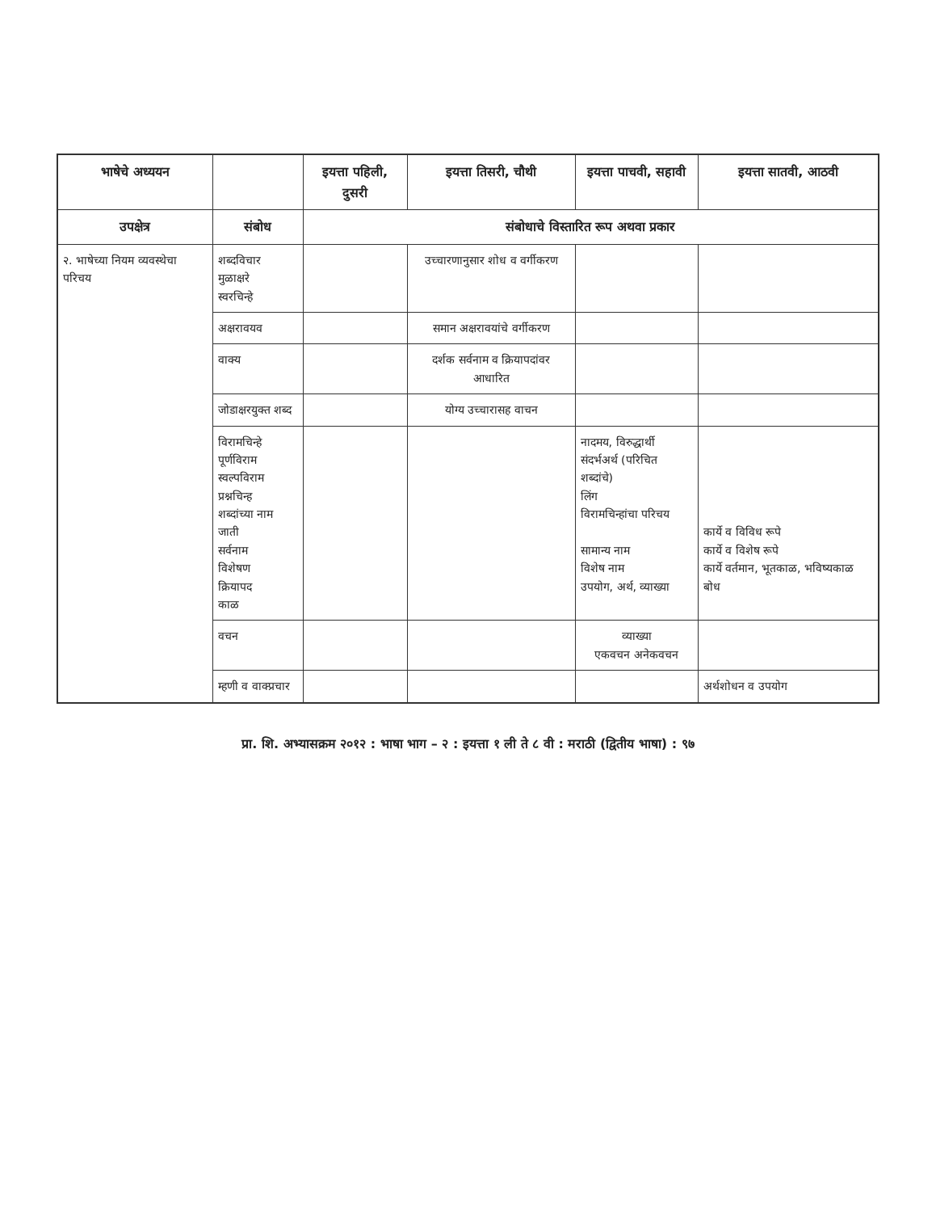| भाषेचे अध्ययन | | इयत्ता पहिली, दुसरी | इयत्ता तिसरी, चौथी | इयत्ता पाचवी, सहावी | इयत्ता सातवी, आठवी |
| --- | --- | --- | --- | --- | --- |
| उपक्षेत्र | संबोध | संबोधाचे विस्तारित रूप अथवा प्रकार | | | |
| २. भाषेच्या नियम व्यवस्थेचा परिचय | शब्दविचार मुळाक्षरे स्वरचिन्हे | | उच्चारणानुसार शोध व वर्गीकरण | | |
| | अक्षरावयव | | समान अक्षरावयांचे वर्गीकरण | | |
| | वाक्य | | दर्शक सर्वनाम व क्रियापदांवर आधारित | | |
| | जोडाक्षरयुक्त शब्द | | योग्य उच्चारासह वाचन | | |
| | विरामचिन्हे पूर्णविराम स्वल्पविराम प्रश्नचिन्ह शब्दांच्या नाम जाती सर्वनाम विशेषण क्रियापद काळ | | | नादमय, विरुद्धार्थी संदर्भअर्थ (परिचित शब्दांचे) लिंग विरामचिन्हांचा परिचय सामान्य नाम विशेष नाम उपयोग, अर्थ, व्याख्या | कार्ये व विविध रूपे कार्ये व विशेष रूपे कार्ये वर्तमान, भूतकाळ, भविष्यकाळ बोध |
| | वचन | | | व्याख्या एकवचन अनेकवचन | |
| | म्हणी व वाक्प्रचार | | | | अर्थशोधन व उपयोग |
प्रा. शि. अभ्यासक्रम २०१२ : भाषा भाग – २ : इयत्ता १ ली ते ८ वी : मराठी (द्वितीय भाषा) : ९७